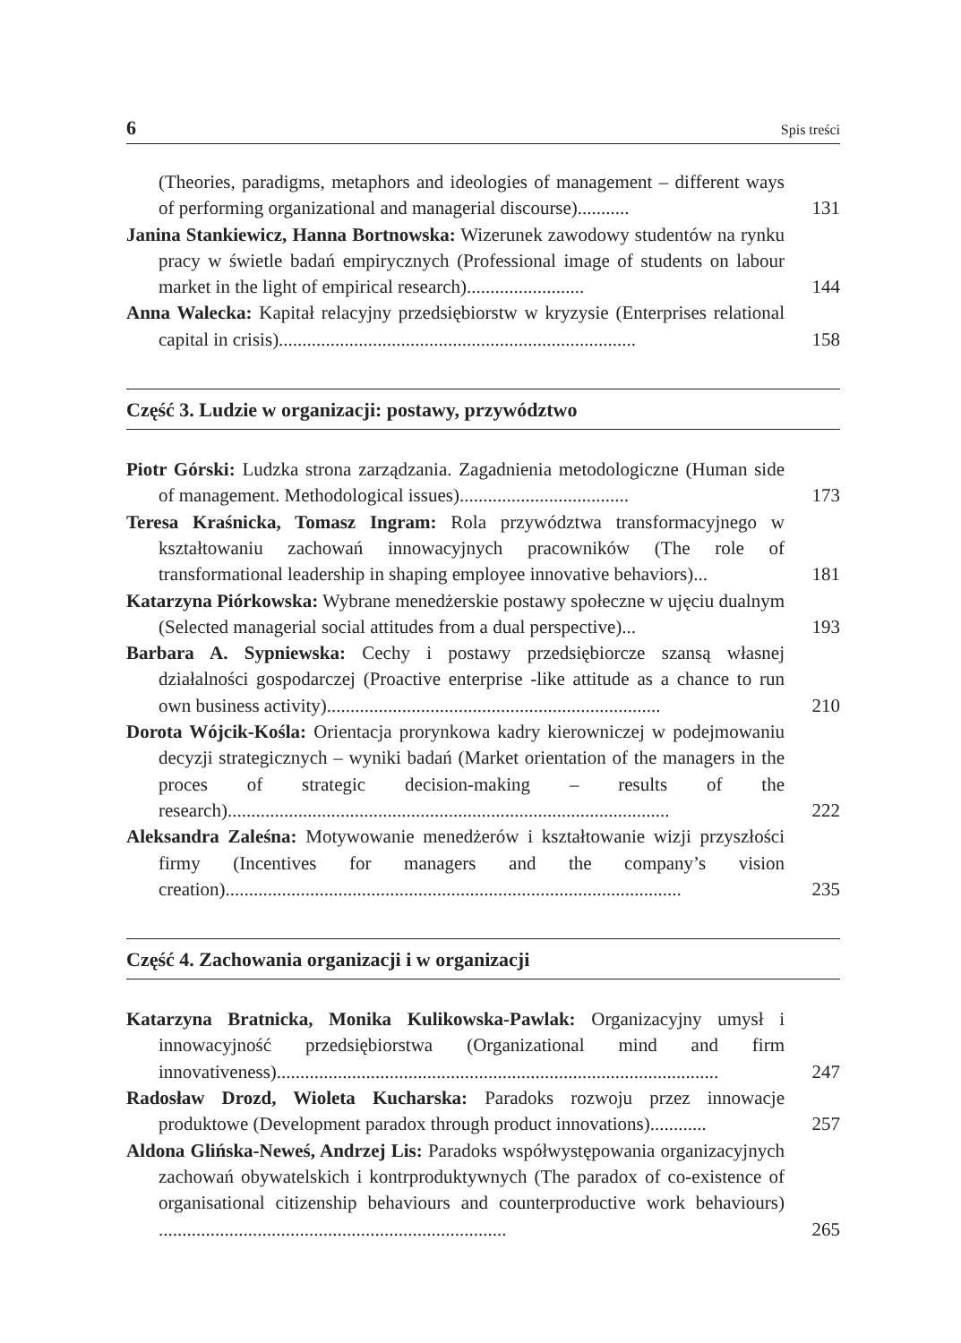6 Spis treści
(Theories, paradigms, metaphors and ideologies of management – different ways of performing organizational and managerial discourse)...........
131
Janina Stankiewicz, Hanna Bortnowska: Wizerunek zawodowy studentów na rynku pracy w świetle badań empirycznych (Professional image of students on labour market in the light of empirical research).........................
144
Anna Walecka: Kapitał relacyjny przedsiębiorstw w kryzysie (Enterprises relational capital in crisis)............................................................................
158
Część 3. Ludzie w organizacji: postawy, przywództwo
Piotr Górski: Ludzka strona zarządzania. Zagadnienia metodologiczne (Human side of management. Methodological issues)....................................
173
Teresa Kraśnicka, Tomasz Ingram: Rola przywództwa transformacyjnego w kształtowaniu zachowań innowacyjnych pracowników (The role of transformational leadership in shaping employee innovative behaviors)...
181
Katarzyna Piórkowska: Wybrane menedżerskie postawy społeczne w ujęciu dualnym (Selected managerial social attitudes from a dual perspective)...
193
Barbara A. Sypniewska: Cechy i postawy przedsiębiorcze szansą własnej działalności gospodarczej (Proactive enterprise -like attitude as a chance to run own business activity).......................................................................
210
Dorota Wójcik-Kośla: Orientacja prorynkowa kadry kierowniczej w podejmowaniu decyzji strategicznych – wyniki badań (Market orientation of the managers in the proces of strategic decision-making – results of the research)..............................................................................................
222
Aleksandra Zaleśna: Motywowanie menedżerów i kształtowanie wizji przyszłości firmy (Incentives for managers and the company’s vision creation).................................................................................................
235
Część 4. Zachowania organizacji i w organizacji
Katarzyna Bratnicka, Monika Kulikowska-Pawlak: Organizacyjny umysł i innowacyjność przedsiębiorstwa (Organizational mind and firm innovativeness)..............................................................................................
247
Radosław Drozd, Wioleta Kucharska: Paradoks rozwoju przez innowacje produktowe (Development paradox through product innovations)............
257
Aldona Glińska-Neweś, Andrzej Lis: Paradoks współwystępowania organizacyjnych zachowań obywatelskich i kontrproduktywnych (The paradox of co-existence of organisational citizenship behaviours and counterproductive work behaviours) ..........................................................................
265